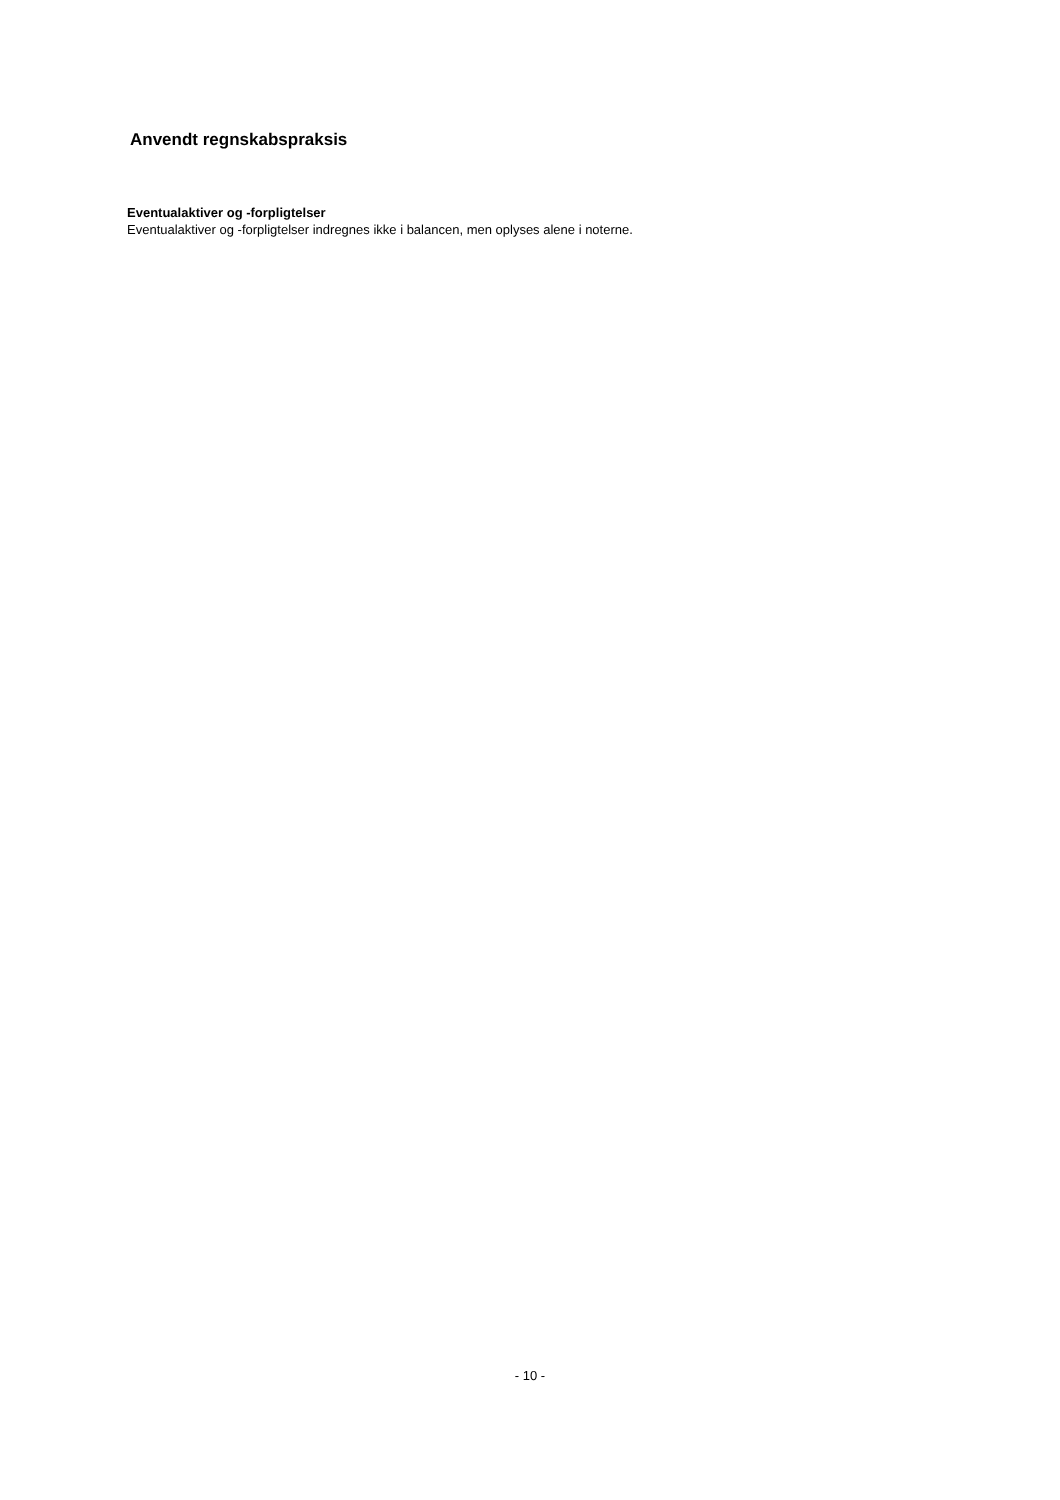Anvendt regnskabspraksis
Eventualaktiver og -forpligtelser
Eventualaktiver og -forpligtelser indregnes ikke i balancen, men oplyses alene i noterne.
- 10 -